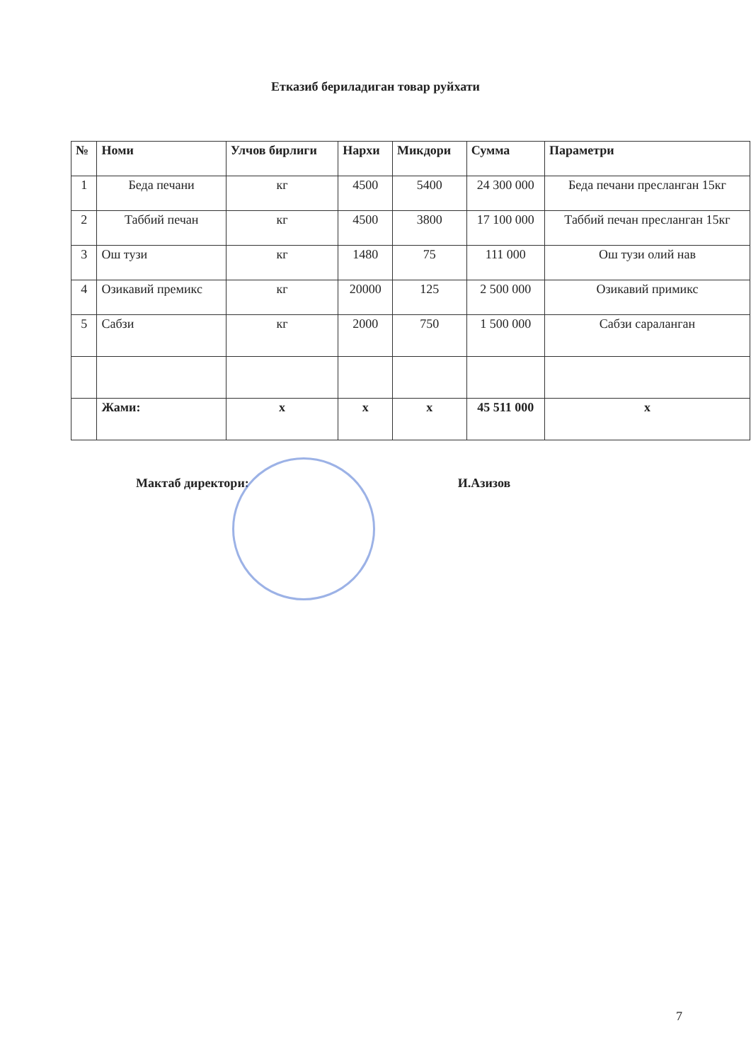Етказиб бериладиган товар руйхати
| № | Номи | Улчов бирлиги | Нархи | Микдори | Сумма | Параметри |
| --- | --- | --- | --- | --- | --- | --- |
| 1 | Беда печани | кг | 4500 | 5400 | 24 300 000 | Беда печани пресланган 15кг |
| 2 | Таббий печан | кг | 4500 | 3800 | 17 100 000 | Таббий печан пресланган 15кг |
| 3 | Ош тузи | кг | 1480 | 75 | 111 000 | Ош тузи олий нав |
| 4 | Озикавий премикс | кг | 20000 | 125 | 2 500 000 | Озикавий примикс |
| 5 | Сабзи | кг | 2000 | 750 | 1 500 000 | Сабзи сараланган |
| | Жами: | x | x | x | 45 511 000 | x |
Мактаб директори: И.Азизов
7